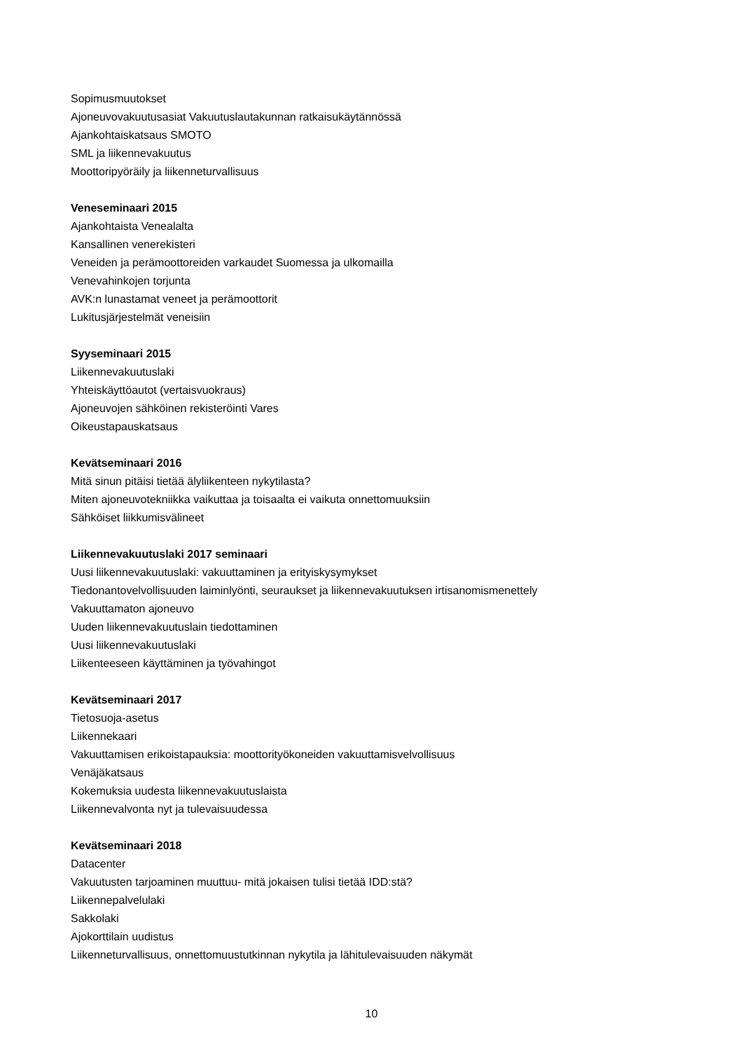Sopimusmuutokset
Ajoneuvovakuutusasiat Vakuutuslautakunnan ratkaisukäytännössä
Ajankohtaiskatsaus SMOTO
SML ja liikennevakuutus
Moottoripyöräily ja liikenneturvallisuus
Veneseminaari 2015
Ajankohtaista Venealalta
Kansallinen venerekisteri
Veneiden ja perämoottoreiden varkaudet Suomessa ja ulkomailla
Venevahinkojen torjunta
AVK:n lunastamat veneet ja perämoottorit
Lukitusjärjestelmät veneisiin
Syyseminaari 2015
Liikennevakuutuslaki
Yhteiskäyttöautot (vertaisvuokraus)
Ajoneuvojen sähköinen rekisteröinti Vares
Oikeustapauskatsaus
Kevätseminaari 2016
Mitä sinun pitäisi tietää älyliikenteen nykytilasta?
Miten ajoneuvotekniikka vaikuttaa ja toisaalta ei vaikuta onnettomuuksiin
Sähköiset liikkumisvälineet
Liikennevakuutuslaki 2017 seminaari
Uusi liikennevakuutuslaki: vakuuttaminen ja erityiskysymykset
Tiedonantovelvollisuuden laiminlyönti, seuraukset ja liikennevakuutuksen irtisanomismenettely
Vakuuttamaton ajoneuvo
Uuden liikennevakuutuslain tiedottaminen
Uusi liikennevakuutuslaki
Liikenteeseen käyttäminen ja työvahingot
Kevätseminaari 2017
Tietosuoja-asetus
Liikennekaari
Vakuuttamisen erikoistapauksia: moottorityökoneiden vakuuttamisvelvollisuus
Venäjäkatsaus
Kokemuksia uudesta liikennevakuutuslaista
Liikennevalvonta nyt ja tulevaisuudessa
Kevätseminaari 2018
Datacenter
Vakuutusten tarjoaminen muuttuu- mitä jokaisen tulisi tietää IDD:stä?
Liikennepalvelulaki
Sakkolaki
Ajokorttilain uudistus
Liikenneturvallisuus, onnettomuustutkinnan nykytila ja lähitulevaisuuden näkymät
10